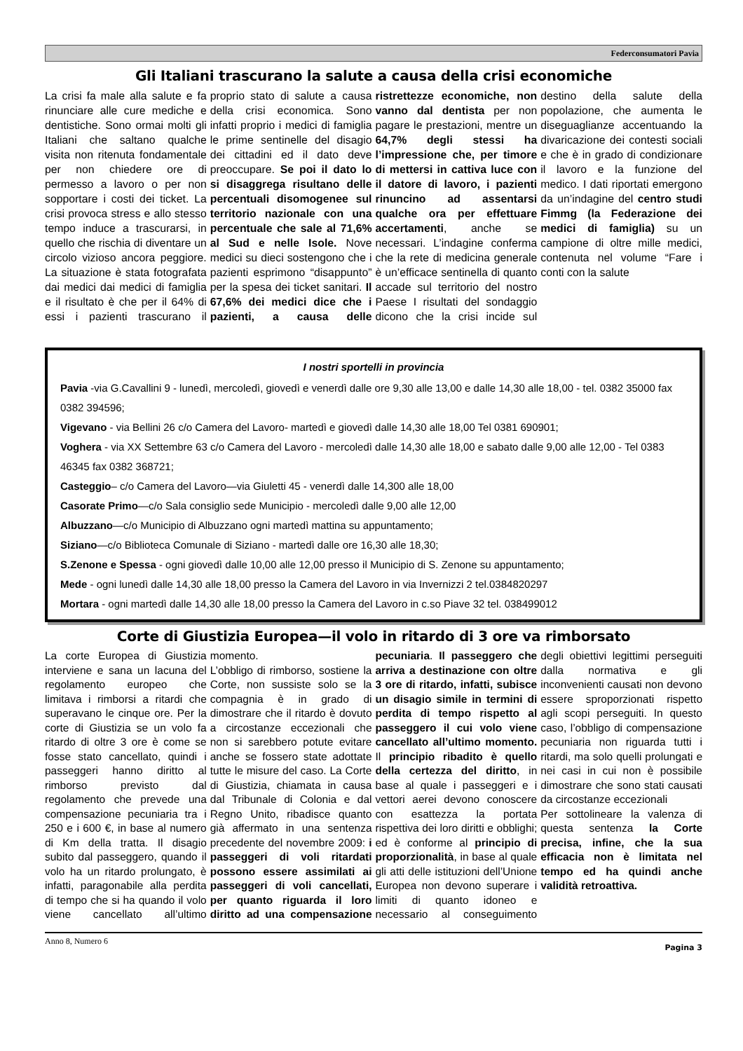Federconsumatori Pavia
Gli Italiani trascurano la salute a causa della crisi economiche
La crisi fa male alla salute e fa rinunciare alle cure mediche e dentistiche. Sono ormai molti gli Italiani che saltano qualche visita non ritenuta fondamentale per non chiedere ore di permesso a lavoro o per non sopportare i costi dei ticket. La crisi provoca stress e allo stesso tempo induce a trascurarsi, in quello che rischia di diventare un circolo vizioso ancora peggiore. La situazione è stata fotografata dai medici dai medici di famiglia e il risultato è che per il 64% di essi i pazienti trascurano il proprio stato di salute a causa della crisi economica. Sono infatti proprio i medici di famiglia le prime sentinelle del disagio dei cittadini ed il dato deve preoccupare. Se poi il dato lo si disaggrega risultano delle percentuali disomogenee sul territorio nazionale con una percentuale che sale al 71,6% al Sud e nelle Isole. Nove medici su dieci sostengono che i pazienti esprimono “disappunto” per la spesa dei ticket sanitari. Il 67,6% dei medici dice che i pazienti, a causa delle ristrettezze economiche, non vanno dal dentista per non pagare le prestazioni, mentre un 64,7% degli stessi ha l’impressione che, per timore di mettersi in cattiva luce con il datore di lavoro, i pazienti rinuncino ad assentarsi qualche ora per effettuare accertamenti, anche se necessari. L’indagine conferma che la rete di medicina generale è un’efficace sentinella di quanto accade sul territorio del nostro Paese I risultati del sondaggio dicono che la crisi incide sul destino della salute della popolazione, che aumenta le diseguaglianze accentuando la divaricazione dei contesti sociali e che è in grado di condizionare il lavoro e la funzione del medico. I dati riportati emergono da un’indagine del centro studi Fimmg (la Federazione dei medici di famiglia) su un campione di oltre mille medici, contenuta nel volume “Fare i conti con la salute
I nostri sportelli in provincia
Pavia -via G.Cavallini 9 - lunedì, mercoledì, giovedì e venerdì dalle ore 9,30 alle 13,00 e dalle 14,30 alle 18,00 - tel. 0382 35000 fax 0382 394596;
Vigevano - via Bellini 26 c/o Camera del Lavoro- martedì e giovedì dalle 14,30 alle 18,00 Tel 0381 690901;
Voghera - via XX Settembre 63 c/o Camera del Lavoro - mercoledì dalle 14,30 alle 18,00 e sabato dalle 9,00 alle 12,00 - Tel 0383 46345 fax 0382 368721;
Casteggio– c/o Camera del Lavoro—via Giuletti 45 - venerdì dalle 14,300 alle 18,00
Casorate Primo—c/o Sala consiglio sede Municipio - mercoledì dalle 9,00 alle 12,00
Albuzzano—c/o Municipio di Albuzzano ogni martedì mattina su appuntamento;
Siziano—c/o Biblioteca Comunale di Siziano - martedì dalle ore 16,30 alle 18,30;
S.Zenone e Spessa - ogni giovedì dalle 10,00 alle 12,00 presso il Municipio di S. Zenone su appuntamento;
Mede - ogni lunedì dalle 14,30 alle 18,00 presso la Camera del Lavoro in via Invernizzi 2 tel.0384820297
Mortara - ogni martedì dalle 14,30 alle 18,00 presso la Camera del Lavoro in c.so Piave 32 tel. 038499012
Corte di Giustizia Europea—il volo in ritardo di 3 ore va rimborsato
La corte Europea di Giustizia interviene e sana un lacuna del regolamento europeo che limitava i rimborsi a ritardi che superavano le cinque ore. Per la corte di Giustizia se un volo fa ritardo di oltre 3 ore è come se fosse stato cancellato, quindi i passeggeri hanno diritto al rimborso previsto dal regolamento che prevede una compensazione pecuniaria tra i 250 e i 600 €, in base al numero di Km della tratta. Il disagio subito dal passeggero, quando il volo ha un ritardo prolungato, è infatti, paragonabile alla perdita di tempo che si ha quando il volo viene cancellato all’ultimo momento.
L’obbligo di rimborso, sostiene la Corte, non sussiste solo se la compagnia è in grado di dimostrare che il ritardo è dovuto a circostanze eccezionali che non si sarebbero potute evitare anche se fossero state adottate tutte le misure del caso. La Corte di Giustizia, chiamata in causa dal Tribunale di Colonia e dal Regno Unito, ribadisce quanto già affermato in una sentenza precedente del novembre 2009: i passeggeri di voli ritardati possono essere assimilati ai passeggeri di voli cancellati, per quanto riguarda il loro diritto ad una compensazione pecuniaria. Il passeggero che arriva a destinazione con oltre 3 ore di ritardo, infatti, subisce un disagio simile in termini di perdita di tempo rispetto al passeggero il cui volo viene cancellato all’ultimo momento. Il principio ribadito è quello della certezza del diritto, in base al quale i passeggeri e i vettori aerei devono conoscere con esattezza la portata rispettiva dei loro diritti e obblighi; ed è conforme al principio di proporzionalità, in base al quale gli atti delle istituzioni dell’Unione Europea non devono superare i limiti di quanto idoneo e necessario al conseguimento degli obiettivi legittimi perseguiti dalla normativa e gli inconvenienti causati non devono essere sproporzionati rispetto agli scopi perseguiti. In questo caso, l’obbligo di compensazione pecuniaria non riguarda tutti i ritardi, ma solo quelli prolungati e nei casi in cui non è possibile dimostrare che sono stati causati da circostanze eccezionali
Per sottolineare la valenza di questa sentenza la Corte precisa, infine, che la sua efficacia non è limitata nel tempo ed ha quindi anche validità retroattiva.
Anno 8, Numero 6 Pagina 3